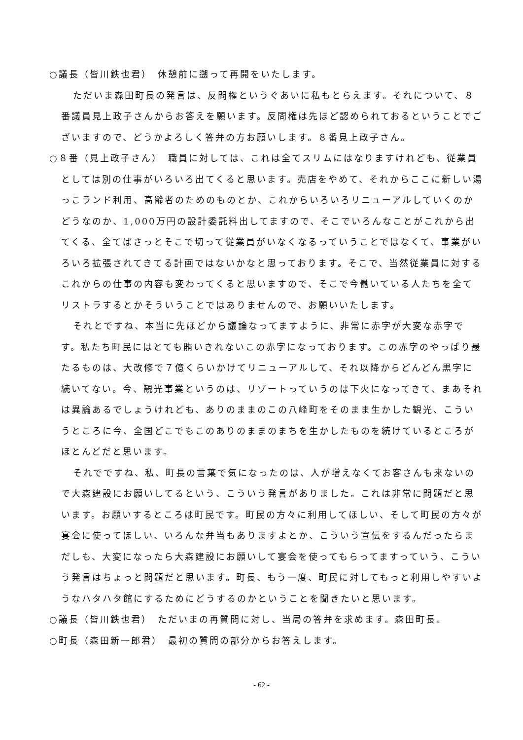○議長（皆川鉄也君）　休憩前に遡って再開をいたします。
ただいま森田町長の発言は、反問権というぐあいに私もとらえます。それについて、８番議員見上政子さんからお答えを願います。反問権は先ほど認められておるということでございますので、どうかよろしく答弁の方お願いします。８番見上政子さん。
○８番（見上政子さん）　職員に対しては、これは全てスリムにはなりますけれども、従業員としては別の仕事がいろいろ出てくると思います。売店をやめて、それからここに新しい湯っこランド利用、高齢者のためのものとか、これからいろいろリニューアルしていくのかどうなのか、1,000万円の設計委託料出してますので、そこでいろんなことがこれから出てくる、全てばさっとそこで切って従業員がいなくなるっていうことではなくて、事業がいろいろ拡張されてきてる計画ではないかなと思っております。そこで、当然従業員に対するこれからの仕事の内容も変わってくると思いますので、そこで今働いている人たちを全てリストラするとかそういうことではありませんので、お願いいたします。
それとですね、本当に先ほどから議論なってますように、非常に赤字が大変な赤字です。私たち町民にはとても賄いきれないこの赤字になっております。この赤字のやっぱり最たるものは、大改修で７億くらいかけてリニューアルして、それ以降からどんどん黒字に続いてない。今、観光事業というのは、リゾートっていうのは下火になってきて、まあそれは異論あるでしょうけれども、ありのままのこの八峰町をそのまま生かした観光、こういうところに今、全国どこでもこのありのままのまちを生かしたものを続けているところがほとんどだと思います。
それでですね、私、町長の言葉で気になったのは、人が増えなくてお客さんも来ないので大森建設にお願いしてるという、こういう発言がありました。これは非常に問題だと思います。お願いするところは町民です。町民の方々に利用してほしい、そして町民の方々が宴会に使ってほしい、いろんな弁当もありますよとか、こういう宣伝をするんだったらまだしも、大変になったら大森建設にお願いして宴会を使ってもらってますっていう、こういう発言はちょっと問題だと思います。町長、もう一度、町民に対してもっと利用しやすいようなハタハタ館にするためにどうするのかということを聞きたいと思います。
○議長（皆川鉄也君）　ただいまの再質問に対し、当局の答弁を求めます。森田町長。
○町長（森田新一郎君）　最初の質問の部分からお答えします。
- 62 -